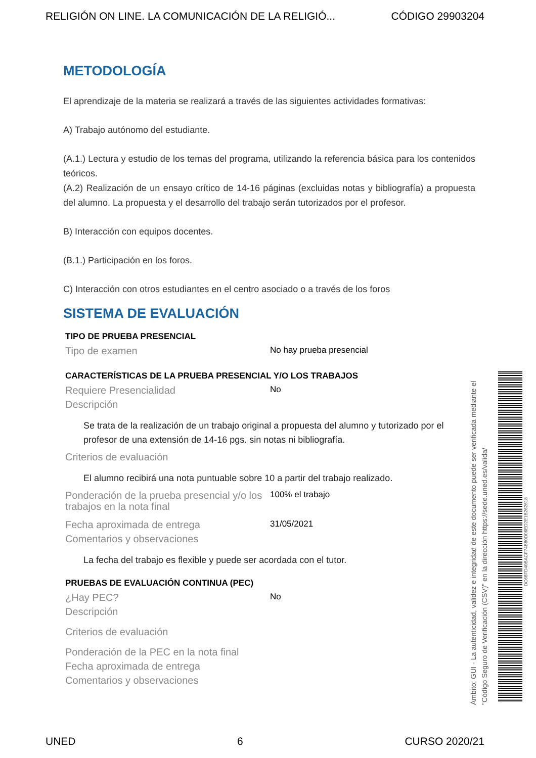RELIGIÓN ON LINE. LA COMUNICACIÓN DE LA RELIGIÓ... CÓDIGO 29903204
METODOLOGÍA
El aprendizaje de la materia se realizará a través de las siguientes actividades formativas:
A) Trabajo autónomo del estudiante.
(A.1.) Lectura y estudio de los temas del programa, utilizando la referencia básica para los contenidos teóricos.
(A.2) Realización de un ensayo crítico de 14-16 páginas (excluidas notas y bibliografía) a propuesta del alumno. La propuesta y el desarrollo del trabajo serán tutorizados por el profesor.
B) Interacción con equipos docentes.
(B.1.) Participación en los foros.
C) Interacción con otros estudiantes en el centro asociado o a través de los foros
SISTEMA DE EVALUACIÓN
TIPO DE PRUEBA PRESENCIAL
Tipo de examen
No hay prueba presencial
CARACTERÍSTICAS DE LA PRUEBA PRESENCIAL Y/O LOS TRABAJOS
Requiere Presencialidad
No
Descripción
Se trata de la realización de un trabajo original a propuesta del alumno y tutorizado por el profesor de una extensión de 14-16 pgs. sin notas ni bibliografía.
Criterios de evaluación
El alumno recibirá una nota puntuable sobre 10 a partir del trabajo realizado.
Ponderación de la prueba presencial y/o los trabajos en la nota final
100% el trabajo
Fecha aproximada de entrega
31/05/2021
Comentarios y observaciones
La fecha del trabajo es flexible y puede ser acordada con el tutor.
PRUEBAS DE EVALUACIÓN CONTINUA (PEC)
¿Hay PEC?
No
Descripción
Criterios de evaluación
Ponderación de la PEC en la nota final
Fecha aproximada de entrega
Comentarios y observaciones
Ámbito: GUI - La autenticidad, validez e integridad de este documento puede ser verificada mediante el
"Código Seguro de Verificación (CSV)" en la dirección https://sede.uned.es/valida/
DC66FD40BACF74B80D06ED2E1B262618
UNED 6 CURSO 2020/21